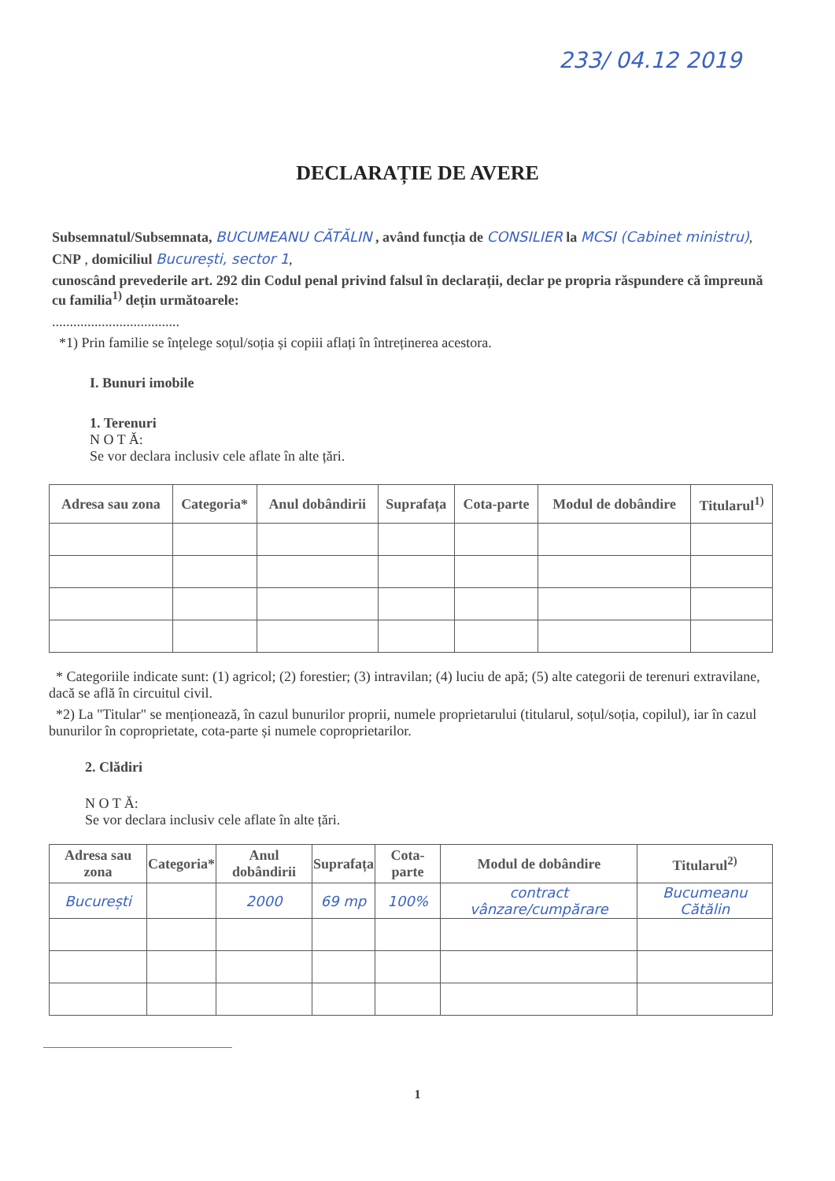233/ 04.12 2019
DECLARAȚIE DE AVERE
Subsemnatul/Subsemnata, BUCUMEANU CĂTĂLIN , având funcția de CONSILIER la MCSI (Cabinet ministru),
CNP , domiciliul București, sector 1,
cunoscând prevederile art. 292 din Codul penal privind falsul în declarații, declar pe propria răspundere că împreună cu familia<sup>1)</sup> dețin următoarele:
....................................
*1) Prin familie se înțelege soțul/soția și copiii aflați în întreținerea acestora.
I. Bunuri imobile
1. Terenuri
N O T Ă:
Se vor declara inclusiv cele aflate în alte țări.
| Adresa sau zona | Categoria* | Anul dobândirii | Suprafața | Cota-parte | Modul de dobândire | Titularul<sup>1)</sup> |
| --- | --- | --- | --- | --- | --- | --- |
* Categoriile indicate sunt: (1) agricol; (2) forestier; (3) intravilan; (4) luciu de apă; (5) alte categorii de terenuri extravilane, dacă se află în circuitul civil.
*2) La "Titular" se menționează, în cazul bunurilor proprii, numele proprietarului (titularul, soțul/soția, copilul), iar în cazul bunurilor în coproprietate, cota-parte și numele coproprietarilor.
2. Clădiri
N O T Ă:
Se vor declara inclusiv cele aflate în alte țări.
| Adresa sau zona | Categoria* | Anul dobândirii | Suprafața | Cota-parte | Modul de dobândire | Titularul<sup>2)</sup> |
| --- | --- | --- | --- | --- | --- | --- |
| București | | 2000 | 69 mp | 100% | contract vânzare/cumpărare | Bucumeanu Cătălin |
1